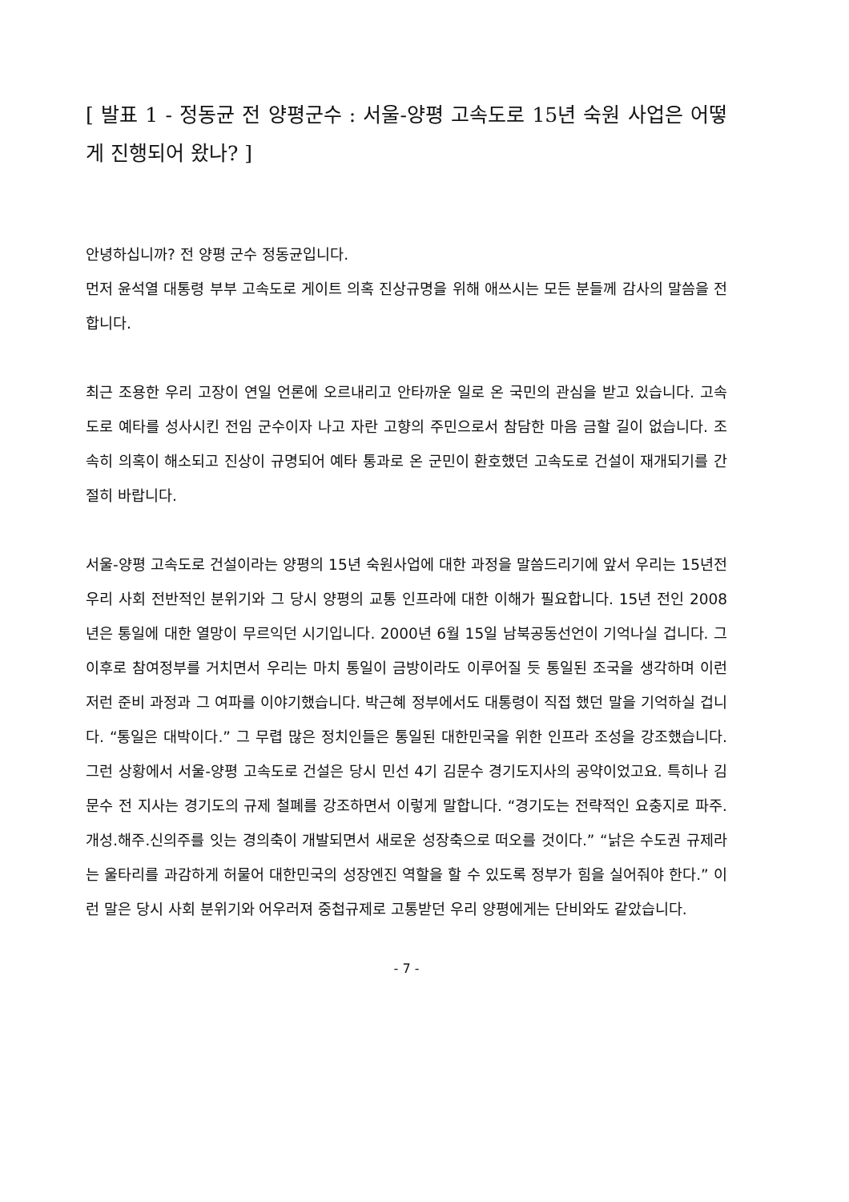[ 발표 1 - 정동균 전 양평군수 : 서울-양평 고속도로 15년 숙원 사업은 어떻게 진행되어 왔나? ]
안녕하십니까? 전 양평 군수 정동균입니다.
먼저 윤석열 대통령 부부 고속도로 게이트 의혹 진상규명을 위해 애쓰시는 모든 분들께 감사의 말씀을 전합니다.
최근 조용한 우리 고장이 연일 언론에 오르내리고 안타까운 일로 온 국민의 관심을 받고 있습니다. 고속도로 예타를 성사시킨 전임 군수이자 나고 자란 고향의 주민으로서 참담한 마음 금할 길이 없습니다. 조속히 의혹이 해소되고 진상이 규명되어 예타 통과로 온 군민이 환호했던 고속도로 건설이 재개되기를 간절히 바랍니다.
서울-양평 고속도로 건설이라는 양평의 15년 숙원사업에 대한 과정을 말씀드리기에 앞서 우리는 15년전 우리 사회 전반적인 분위기와 그 당시 양평의 교통 인프라에 대한 이해가 필요합니다. 15년 전인 2008년은 통일에 대한 열망이 무르익던 시기입니다. 2000년 6월 15일 남북공동선언이 기억나실 겁니다. 그 이후로 참여정부를 거치면서 우리는 마치 통일이 금방이라도 이루어질 듯 통일된 조국을 생각하며 이런저런 준비 과정과 그 여파를 이야기했습니다. 박근혜 정부에서도 대통령이 직접 했던 말을 기억하실 겁니다. “통일은 대박이다.” 그 무렵 많은 정치인들은 통일된 대한민국을 위한 인프라 조성을 강조했습니다. 그런 상황에서 서울-양평 고속도로 건설은 당시 민선 4기 김문수 경기도지사의 공약이었고요. 특히나 김문수 전 지사는 경기도의 규제 철폐를 강조하면서 이렇게 말합니다. “경기도는 전략적인 요충지로 파주․개성․해주․신의주를 잇는 경의축이 개발되면서 새로운 성장축으로 떠오를 것이다.” “낡은 수도권 규제라는 울타리를 과감하게 허물어 대한민국의 성장엔진 역할을 할 수 있도록 정부가 힘을 실어줘야 한다.” 이런 말은 당시 사회 분위기와 어우러져 중첩규제로 고통받던 우리 양평에게는 단비와도 같았습니다.
- 7 -